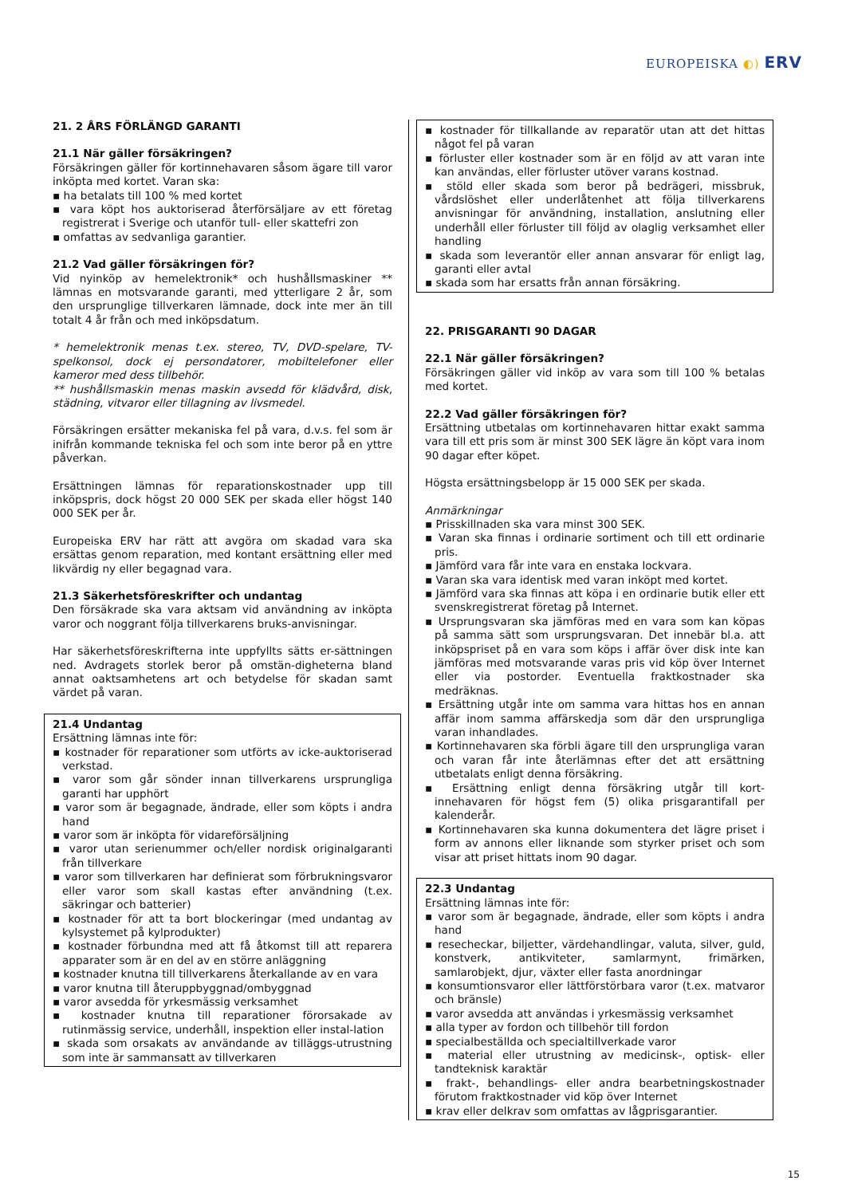EUROPEISKA ◐) ERV
21. 2 ÅRS FÖRLÄNGD GARANTI
21.1 När gäller försäkringen?
Försäkringen gäller för kortinnehavaren såsom ägare till varor inköpta med kortet. Varan ska:
▪ ha betalats till 100 % med kortet
▪ vara köpt hos auktoriserad återförsäljare av ett företag registrerat i Sverige och utanför tull- eller skattefri zon
▪ omfattas av sedvanliga garantier.
21.2 Vad gäller försäkringen för?
Vid nyinköp av hemelektronik* och hushållsmaskiner ** lämnas en motsvarande garanti, med ytterligare 2 år, som den ursprunglige tillverkaren lämnade, dock inte mer än till totalt 4 år från och med inköpsdatum.
* hemelektronik menas t.ex. stereo, TV, DVD-spelare, TV-spelkonsol, dock ej persondatorer, mobiltelefoner eller kameror med dess tillbehör.
** hushållsmaskin menas maskin avsedd för klädvård, disk, städning, vitvaror eller tillagning av livsmedel.
Försäkringen ersätter mekaniska fel på vara, d.v.s. fel som är inifrån kommande tekniska fel och som inte beror på en yttre påverkan.
Ersättningen lämnas för reparationskostnader upp till inköpspris, dock högst 20 000 SEK per skada eller högst 140 000 SEK per år.
Europeiska ERV har rätt att avgöra om skadad vara ska ersättas genom reparation, med kontant ersättning eller med likvärdig ny eller begagnad vara.
21.3 Säkerhetsföreskrifter och undantag
Den försäkrade ska vara aktsam vid användning av inköpta varor och noggrant följa tillverkarens bruks-anvisningar.
Har säkerhetsföreskrifterna inte uppfyllts sätts er-sättningen ned. Avdragets storlek beror på omstän-digheterna bland annat oaktsamhetens art och betydelse för skadan samt värdet på varan.
21.4 Undantag
Ersättning lämnas inte för:
▪ kostnader för reparationer som utförts av icke-auktoriserad verkstad.
▪ varor som går sönder innan tillverkarens ursprungliga garanti har upphört
▪ varor som är begagnade, ändrade, eller som köpts i andra hand
▪ varor som är inköpta för vidareförsäljning
▪ varor utan serienummer och/eller nordisk originalgaranti från tillverkare
▪ varor som tillverkaren har definierat som förbrukningsvaror eller varor som skall kastas efter användning (t.ex. säkringar och batterier)
▪ kostnader för att ta bort blockeringar (med undantag av kylsystemet på kylprodukter)
▪ kostnader förbundna med att få åtkomst till att reparera apparater som är en del av en större anläggning
▪ kostnader knutna till tillverkarens återkallande av en vara
▪ varor knutna till återuppbyggnad/ombyggnad
▪ varor avsedda för yrkesmässig verksamhet
▪ kostnader knutna till reparationer förorsakade av rutinmässig service, underhåll, inspektion eller instal-lation
▪ skada som orsakats av användande av tilläggs-utrustning som inte är sammansatt av tillverkaren
▪ kostnader för tillkallande av reparatör utan att det hittas något fel på varan
▪ förluster eller kostnader som är en följd av att varan inte kan användas, eller förluster utöver varans kostnad.
▪ stöld eller skada som beror på bedrägeri, missbruk, vårdslöshet eller underlåtenhet att följa tillverkarens anvisningar för användning, installation, anslutning eller underhåll eller förluster till följd av olaglig verksamhet eller handling
▪ skada som leverantör eller annan ansvarar för enligt lag, garanti eller avtal
▪ skada som har ersatts från annan försäkring.
22. PRISGARANTI 90 DAGAR
22.1 När gäller försäkringen?
Försäkringen gäller vid inköp av vara som till 100 % betalas med kortet.
22.2 Vad gäller försäkringen för?
Ersättning utbetalas om kortinnehavaren hittar exakt samma vara till ett pris som är minst 300 SEK lägre än köpt vara inom 90 dagar efter köpet.
Högsta ersättningsbelopp är 15 000 SEK per skada.
Anmärkningar
▪ Prisskillnaden ska vara minst 300 SEK.
▪ Varan ska finnas i ordinarie sortiment och till ett ordinarie pris.
▪ Jämförd vara får inte vara en enstaka lockvara.
▪ Varan ska vara identisk med varan inköpt med kortet.
▪ Jämförd vara ska finnas att köpa i en ordinarie butik eller ett svenskregistrerat företag på Internet.
▪ Ursprungsvaran ska jämföras med en vara som kan köpas på samma sätt som ursprungsvaran. Det innebär bl.a. att inköpspriset på en vara som köps i affär över disk inte kan jämföras med motsvarande varas pris vid köp över Internet eller via postorder. Eventuella fraktkostnader ska medräknas.
▪ Ersättning utgår inte om samma vara hittas hos en annan affär inom samma affärskedja som där den ursprungliga varan inhandlades.
▪ Kortinnehavaren ska förbli ägare till den ursprungliga varan och varan får inte återlämnas efter det att ersättning utbetalats enligt denna försäkring.
▪ Ersättning enligt denna försäkring utgår till kort-innehavaren för högst fem (5) olika prisgarantifall per kalenderår.
▪ Kortinnehavaren ska kunna dokumentera det lägre priset i form av annons eller liknande som styrker priset och som visar att priset hittats inom 90 dagar.
22.3 Undantag
Ersättning lämnas inte för:
▪ varor som är begagnade, ändrade, eller som köpts i andra hand
▪ resecheckar, biljetter, värdehandlingar, valuta, silver, guld, konstverk, antikviteter, samlarmynt, frimärken, samlarobjekt, djur, växter eller fasta anordningar
▪ konsumtionsvaror eller lättförstörbara varor (t.ex. matvaror och bränsle)
▪ varor avsedda att användas i yrkesmässig verksamhet
▪ alla typer av fordon och tillbehör till fordon
▪ specialbeställda och specialtillverkade varor
▪ material eller utrustning av medicinsk-, optisk- eller tandteknisk karaktär
▪ frakt-, behandlings- eller andra bearbetningskostnader förutom fraktkostnader vid köp över Internet
▪ krav eller delkrav som omfattas av lågprisgarantier.
15